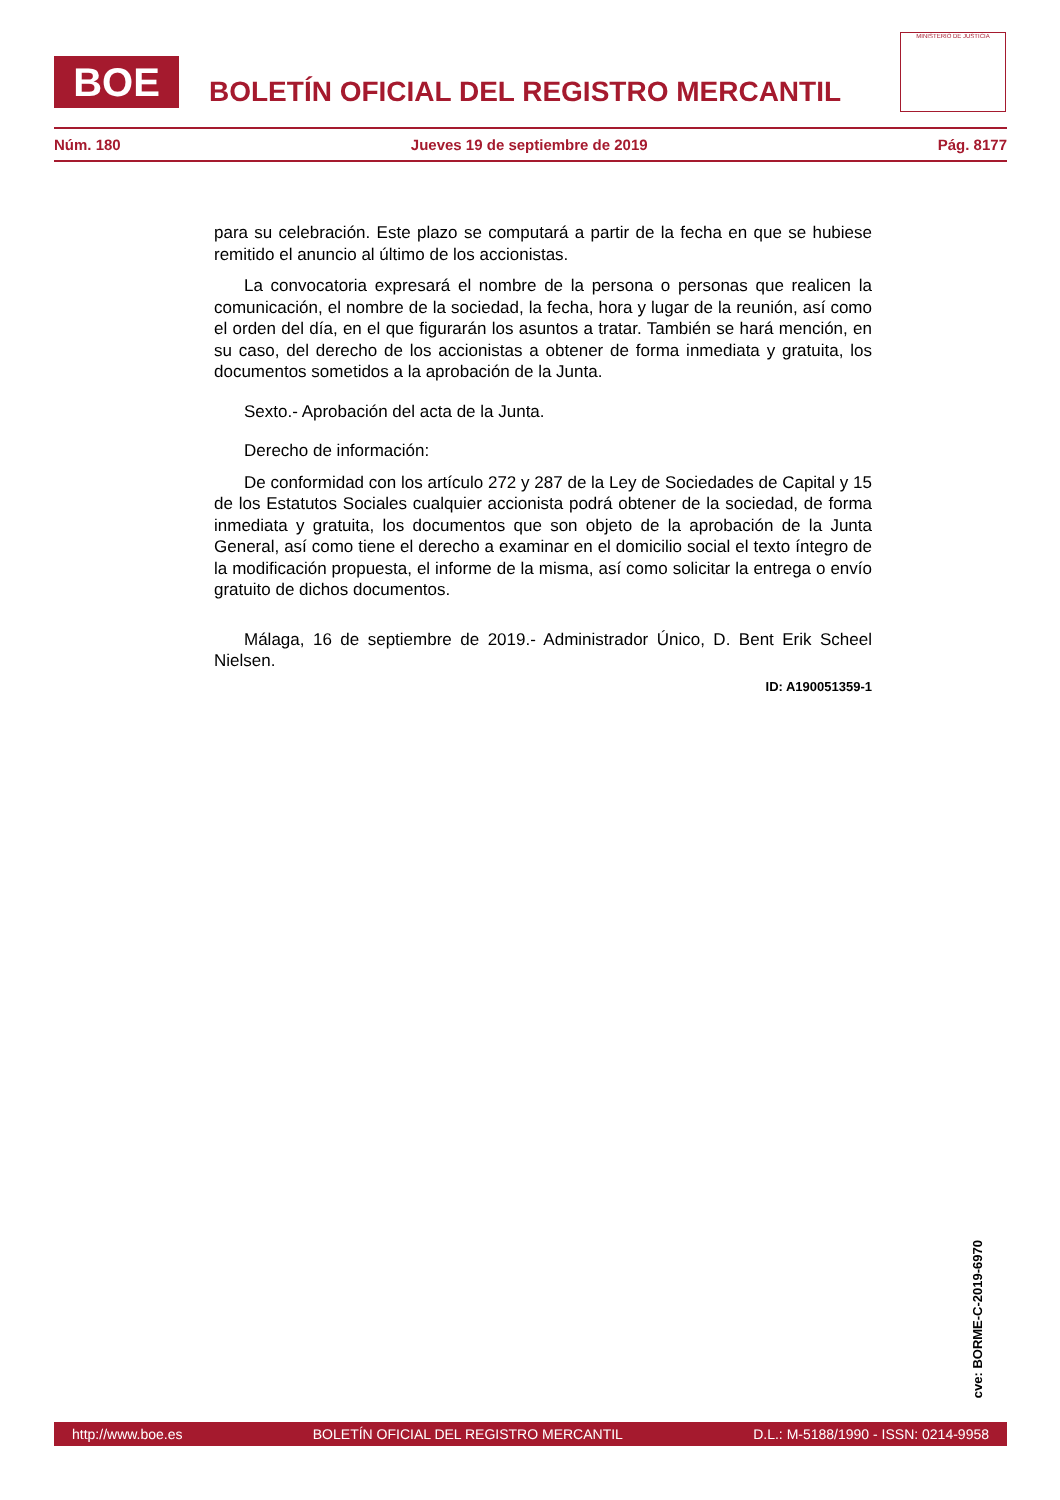BOE
BOLETÍN OFICIAL DEL REGISTRO MERCANTIL
MINISTERIO DE JUSTICIA
Núm. 180 Jueves 19 de septiembre de 2019 Pág. 8177
para su celebración. Este plazo se computará a partir de la fecha en que se hubiese remitido el anuncio al último de los accionistas.
La convocatoria expresará el nombre de la persona o personas que realicen la comunicación, el nombre de la sociedad, la fecha, hora y lugar de la reunión, así como el orden del día, en el que figurarán los asuntos a tratar. También se hará mención, en su caso, del derecho de los accionistas a obtener de forma inmediata y gratuita, los documentos sometidos a la aprobación de la Junta.
Sexto.- Aprobación del acta de la Junta.
Derecho de información:
De conformidad con los artículo 272 y 287 de la Ley de Sociedades de Capital y 15 de los Estatutos Sociales cualquier accionista podrá obtener de la sociedad, de forma inmediata y gratuita, los documentos que son objeto de la aprobación de la Junta General, así como tiene el derecho a examinar en el domicilio social el texto íntegro de la modificación propuesta, el informe de la misma, así como solicitar la entrega o envío gratuito de dichos documentos.
Málaga, 16 de septiembre de 2019.- Administrador Único, D. Bent Erik Scheel Nielsen.
ID: A190051359-1
cve: BORME-C-2019-6970
http://www.boe.es BOLETÍN OFICIAL DEL REGISTRO MERCANTIL D.L.: M-5188/1990 - ISSN: 0214-9958